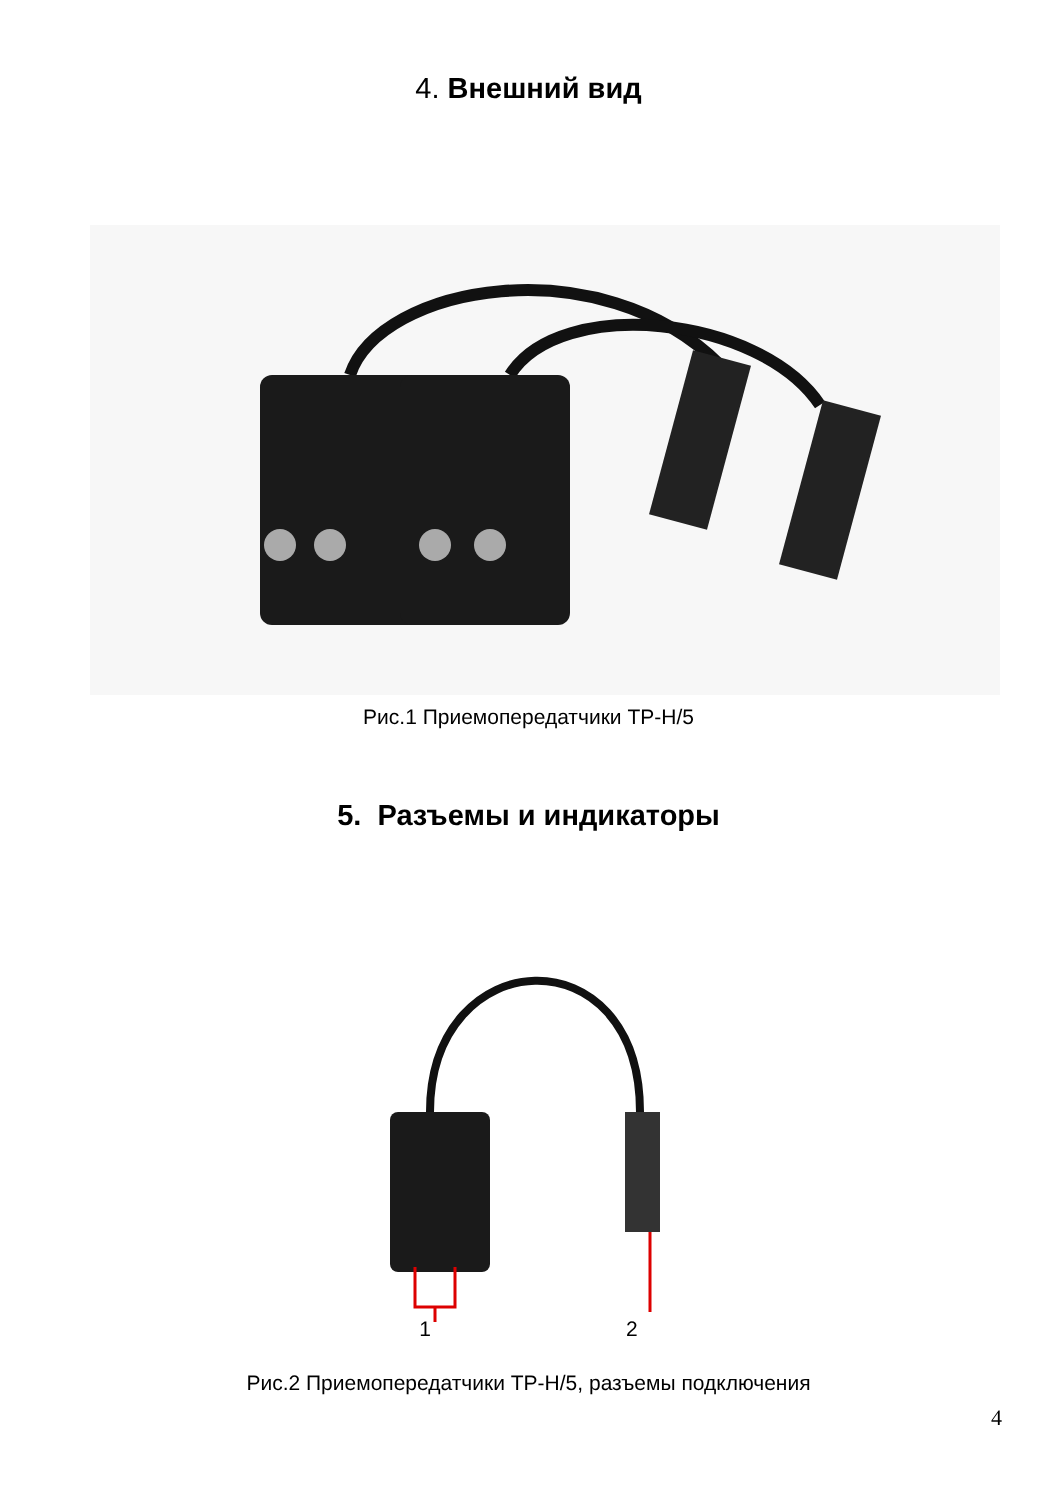4. Внешний вид
Рис.1 Приемопередатчики TP-H/5
5. Разъемы и индикаторы
1 2
Рис.2 Приемопередатчики TP-H/5, разъемы подключения
4